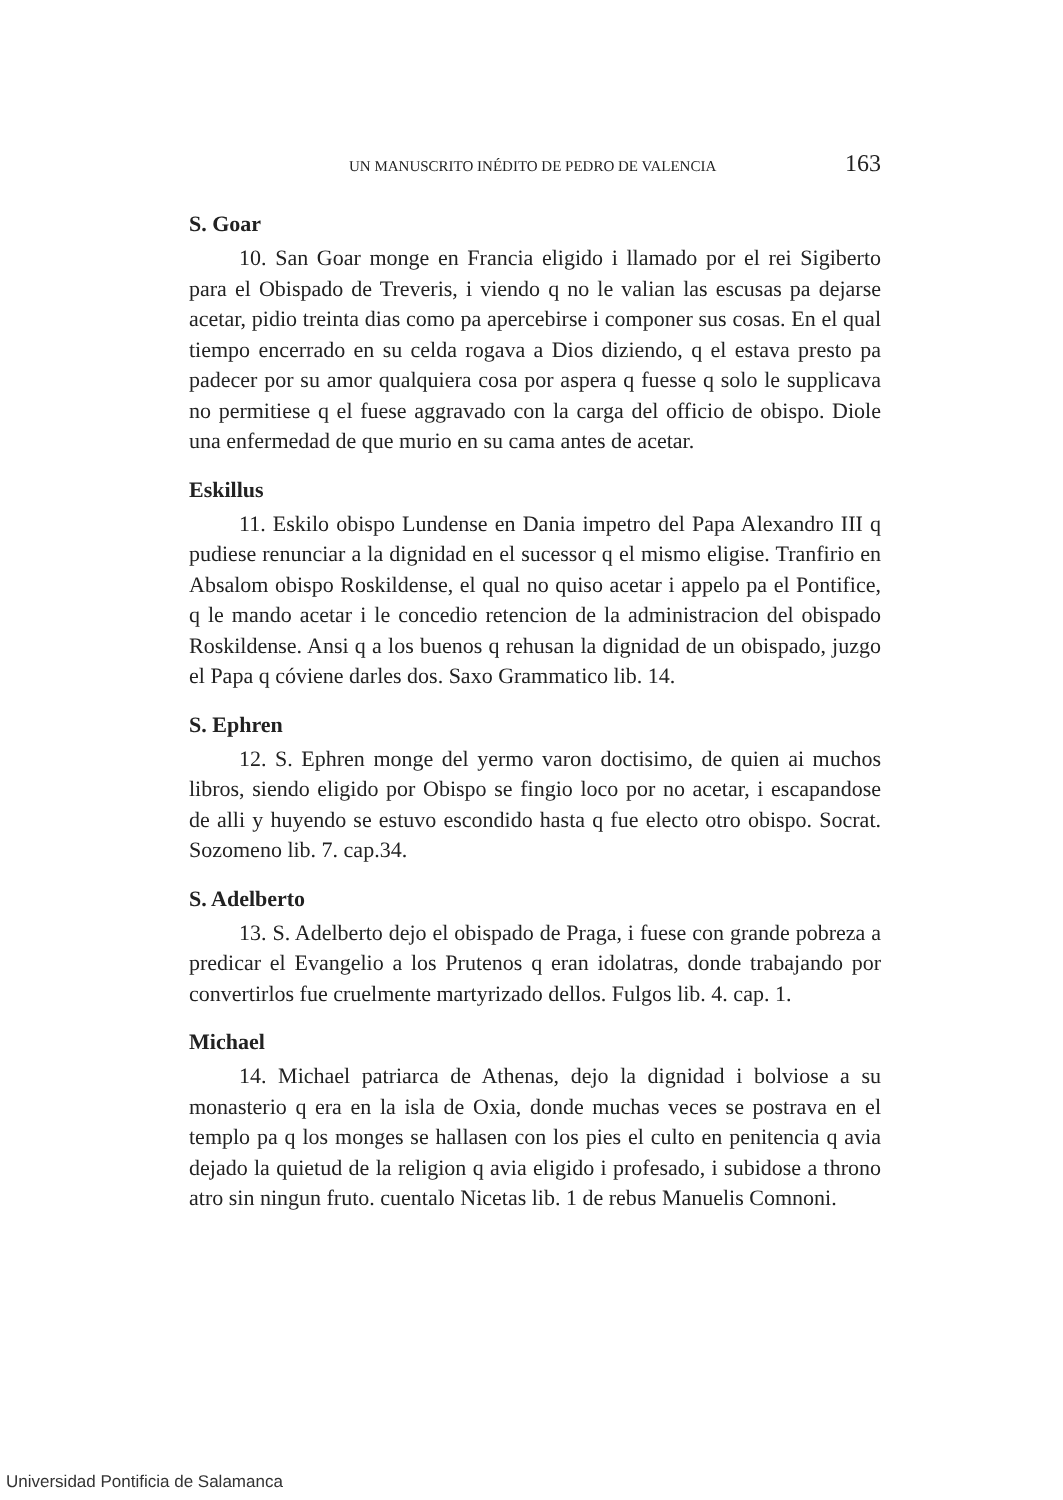UN MANUSCRITO INÉDITO DE PEDRO DE VALENCIA 163
S. Goar
10. San Goar monge en Francia eligido i llamado por el rei Sigiberto para el Obispado de Treveris, i viendo q no le valian las escusas pa dejarse acetar, pidio treinta dias como pa apercebirse i componer sus cosas. En el qual tiempo encerrado en su celda rogava a Dios diziendo, q el estava presto pa padecer por su amor qualquiera cosa por aspera q fuesse q solo le supplicava no permitiese q el fuese aggravado con la carga del officio de obispo. Diole una enfermedad de que murio en su cama antes de acetar.
Eskillus
11. Eskilo obispo Lundense en Dania impetro del Papa Alexandro III q pudiese renunciar a la dignidad en el sucessor q el mismo eligise. Tranfirio en Absalom obispo Roskildense, el qual no quiso acetar i appelo pa el Pontifice, q le mando acetar i le concedio retencion de la administracion del obispado Roskildense. Ansi q a los buenos q rehusan la dignidad de un obispado, juzgo el Papa q cóviene darles dos. Saxo Grammatico lib. 14.
S. Ephren
12. S. Ephren monge del yermo varon doctisimo, de quien ai muchos libros, siendo eligido por Obispo se fingio loco por no acetar, i escapandose de alli y huyendo se estuvo escondido hasta q fue electo otro obispo. Socrat. Sozomeno lib. 7. cap.34.
S. Adelberto
13. S. Adelberto dejo el obispado de Praga, i fuese con grande pobreza a predicar el Evangelio a los Prutenos q eran idolatras, donde trabajando por convertirlos fue cruelmente martyrizado dellos. Fulgos lib. 4. cap. 1.
Michael
14. Michael patriarca de Athenas, dejo la dignidad i bolviose a su monasterio q era en la isla de Oxia, donde muchas veces se postrava en el templo pa q los monges se hallasen con los pies el culto en penitencia q avia dejado la quietud de la religion q avia eligido i profesado, i subidose a throno atro sin ningun fruto. cuentalo Nicetas lib. 1 de rebus Manuelis Comnoni.
Universidad Pontificia de Salamanca